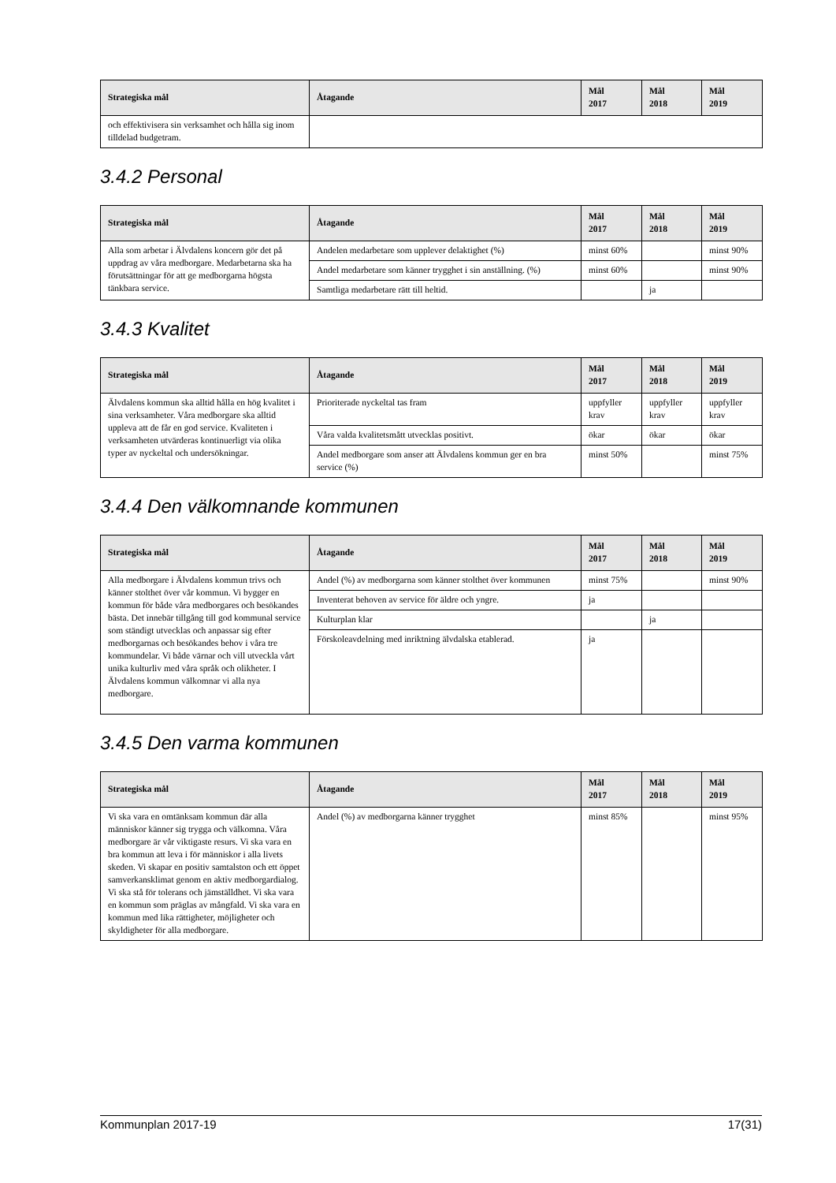| Strategiska mål | Åtagande | Mål 2017 | Mål 2018 | Mål 2019 |
| --- | --- | --- | --- | --- |
| och effektivisera sin verksamhet och hålla sig inom tilldelad budgetram. | | | | |
3.4.2 Personal
| Strategiska mål | Åtagande | Mål 2017 | Mål 2018 | Mål 2019 |
| --- | --- | --- | --- | --- |
| Alla som arbetar i Älvdalens koncern gör det på uppdrag av våra medborgare. Medarbetarna ska ha förutsättningar för att ge medborgarna högsta tänkbara service. | Andelen medarbetare som upplever delaktighet (%) | minst 60% | | minst 90% |
| | Andel medarbetare som känner trygghet i sin anställning. (%) | minst 60% | | minst 90% |
| | Samtliga medarbetare rätt till heltid. | | ja | |
3.4.3 Kvalitet
| Strategiska mål | Åtagande | Mål 2017 | Mål 2018 | Mål 2019 |
| --- | --- | --- | --- | --- |
| Älvdalens kommun ska alltid hålla en hög kvalitet i sina verksamheter. Våra medborgare ska alltid uppleva att de får en god service. Kvaliteten i verksamheten utvärderas kontinuerligt via olika typer av nyckeltal och undersökningar. | Prioriterade nyckeltal tas fram | uppfyller krav | uppfyller krav | uppfyller krav |
| | Våra valda kvalitetsmått utvecklas positivt. | ökar | ökar | ökar |
| | Andel medborgare som anser att Älvdalens kommun ger en bra service (%) | minst 50% | | minst 75% |
3.4.4 Den välkomnande kommunen
| Strategiska mål | Åtagande | Mål 2017 | Mål 2018 | Mål 2019 |
| --- | --- | --- | --- | --- |
| Alla medborgare i Älvdalens kommun trivs och känner stolthet över vår kommun. Vi bygger en kommun för både våra medborgares och besökandes bästa. Det innebär tillgång till god kommunal service som ständigt utvecklas och anpassar sig efter medborgarnas och besökandes behov i våra tre kommundelar. Vi både värnar och vill utveckla vårt unika kulturliv med våra språk och olikheter. I Älvdalens kommun välkomnar vi alla nya medborgare. | Andel (%) av medborgarna som känner stolthet över kommunen | minst 75% | | minst 90% |
| | Inventerat behoven av service för äldre och yngre. | ja | | |
| | Kulturplan klar | | ja | |
| | Förskoleavdelning med inriktning älvdalska etablerad. | ja | | |
3.4.5 Den varma kommunen
| Strategiska mål | Åtagande | Mål 2017 | Mål 2018 | Mål 2019 |
| --- | --- | --- | --- | --- |
| Vi ska vara en omtänksam kommun där alla människor känner sig trygga och välkomna. Våra medborgare är vår viktigaste resurs. Vi ska vara en bra kommun att leva i för människor i alla livets skeden. Vi skapar en positiv samtalston och ett öppet samverkansklimat genom en aktiv medborgardialog. Vi ska stå för tolerans och jämställdhet. Vi ska vara en kommun som präglas av mångfald. Vi ska vara en kommun med lika rättigheter, möjligheter och skyldigheter för alla medborgare. | Andel (%) av medborgarna känner trygghet | minst 85% | | minst 95% |
Kommunplan 2017-19 17(31)